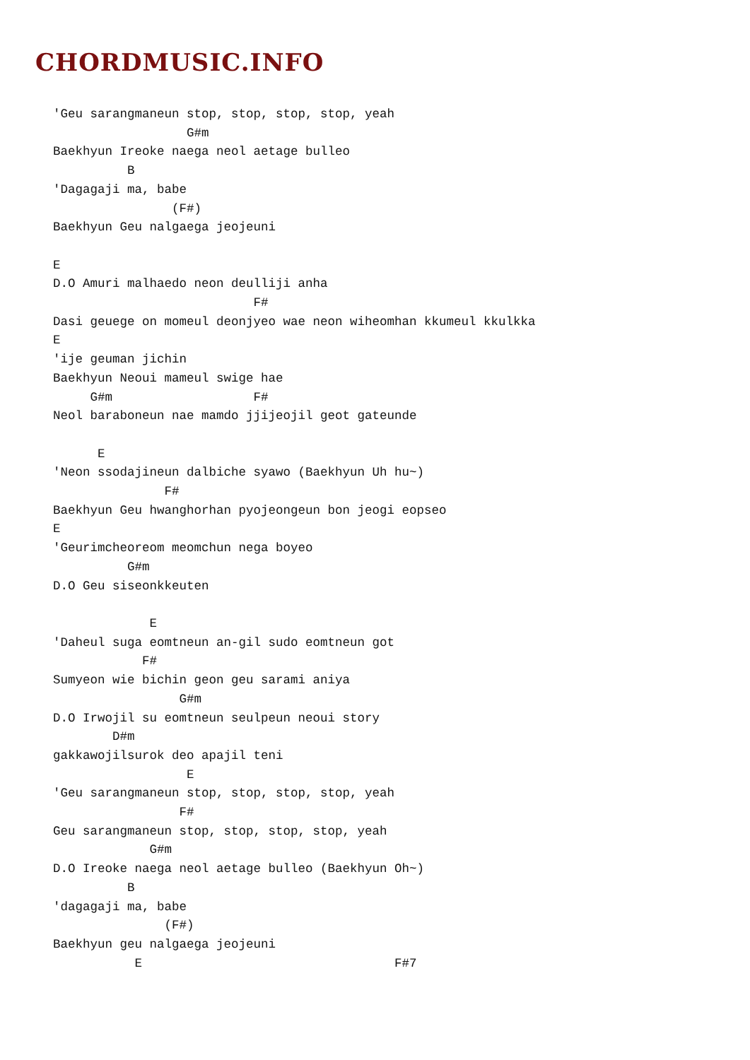CHORDMUSIC.INFO
'Geu sarangmaneun stop, stop, stop, stop, yeah
                  G#m
Baekhyun Ireoke naega neol aetage bulleo
          B
'Dagagaji ma, babe
                (F#)
Baekhyun Geu nalgaega jeojeuni

E
D.O Amuri malhaedo neon deulliji anha
                           F#
Dasi geuege on momeul deonjyeo wae neon wiheomhan kkumeul kkulkka
E
'ije geuman jichin
Baekhyun Neoui mameul swige hae
     G#m                   F#
Neol baraboneun nae mamdo jjijeojil geot gateunde

      E
'Neon ssodajineun dalbiche syawo (Baekhyun Uh hu~)
               F#
Baekhyun Geu hwanghorhan pyojeongeun bon jeogi eopseo
E
'Geurimcheoreom meomchun nega boyeo
          G#m
D.O Geu siseonkkeuten

             E
'Daheul suga eomtneun an-gil sudo eomtneun got
            F#
Sumyeon wie bichin geon geu sarami aniya
                 G#m
D.O Irwojil su eomtneun seulpeun neoui story
        D#m
gakkawojilsurok deo apajil teni
                  E
'Geu sarangmaneun stop, stop, stop, stop, yeah
                 F#
Geu sarangmaneun stop, stop, stop, stop, yeah
             G#m
D.O Ireoke naega neol aetage bulleo (Baekhyun Oh~)
          B
'dagagaji ma, babe
               (F#)
Baekhyun geu nalgaega jeojeuni
           E                                  F#7